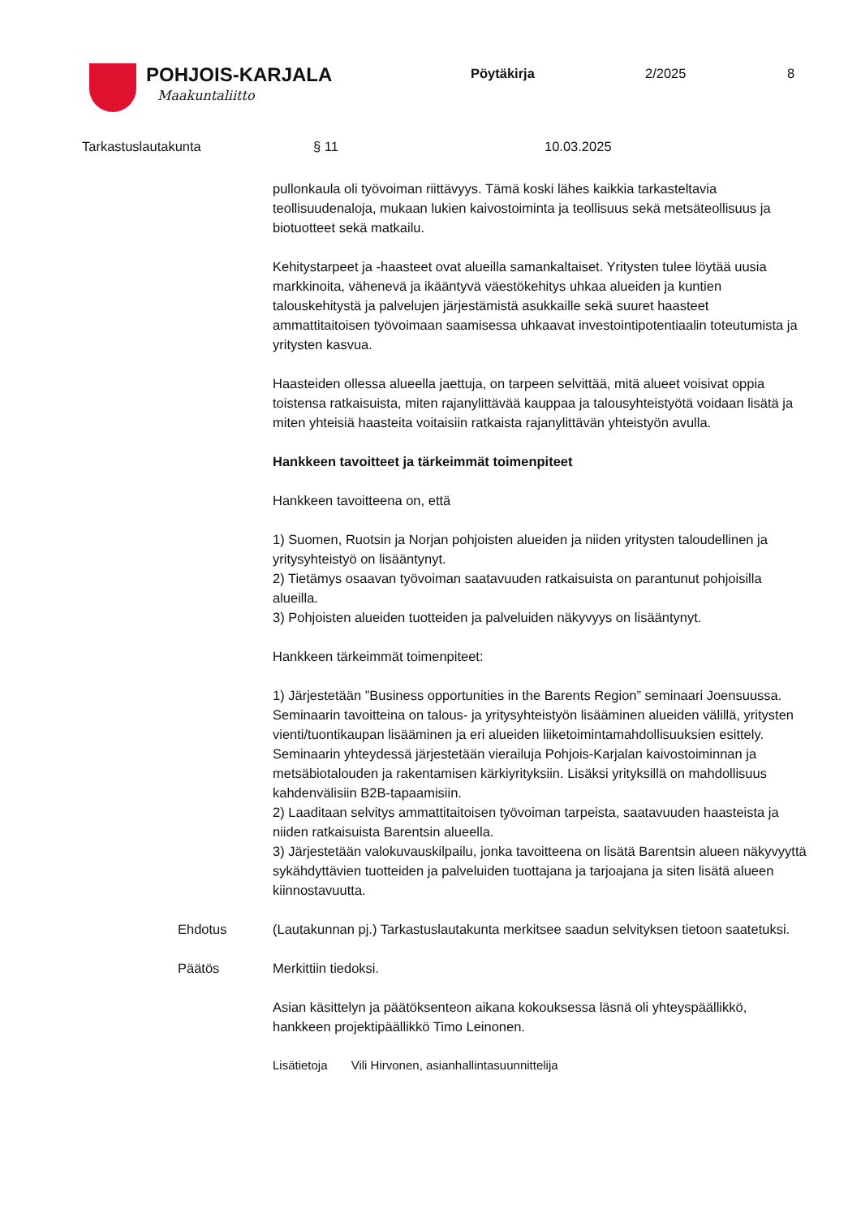POHJOIS-KARJALA
Maakuntaliitto
Pöytäkirja 2/2025 8
Tarkastuslautakunta § 11 10.03.2025
pullonkaula oli työvoiman riittävyys. Tämä koski lähes kaikkia tarkasteltavia teollisuudenaloja, mukaan lukien kaivostoiminta ja teollisuus sekä metsäteollisuus ja biotuotteet sekä matkailu.
Kehitystarpeet ja -haasteet ovat alueilla samankaltaiset. Yritysten tulee löytää uusia markkinoita, vähenevä ja ikääntyvä väestökehitys uhkaa alueiden ja kuntien talouskehitystä ja palvelujen järjestämistä asukkaille sekä suuret haasteet ammattitaitoisen työvoimaan saamisessa uhkaavat investointipotentiaalin toteutumista ja yritysten kasvua.
Haasteiden ollessa alueella jaettuja, on tarpeen selvittää, mitä alueet voisivat oppia toistensa ratkaisuista, miten rajanylittävää kauppaa ja talousyhteistyötä voidaan lisätä ja miten yhteisiä haasteita voitaisiin ratkaista rajanylittävän yhteistyön avulla.
Hankkeen tavoitteet ja tärkeimmät toimenpiteet
Hankkeen tavoitteena on, että
1) Suomen, Ruotsin ja Norjan pohjoisten alueiden ja niiden yritysten taloudellinen ja yritysyhteistyö on lisääntynyt.
2) Tietämys osaavan työvoiman saatavuuden ratkaisuista on parantunut pohjoisilla alueilla.
3) Pohjoisten alueiden tuotteiden ja palveluiden näkyvyys on lisääntynyt.
Hankkeen tärkeimmät toimenpiteet:
1) Järjestetään ”Business opportunities in the Barents Region” seminaari Joensuussa. Seminaarin tavoitteina on talous- ja yritysyhteistyön lisääminen alueiden välillä, yritysten vienti/tuontikaupan lisääminen ja eri alueiden liiketoimintamahdollisuuksien esittely. Seminaarin yhteydessä järjestetään vierailuja Pohjois-Karjalan kaivostoiminnan ja metsäbiotalouden ja rakentamisen kärkiyrityksiin. Lisäksi yrityksillä on mahdollisuus kahdenvälisiin B2B-tapaamisiin.
2) Laaditaan selvitys ammattitaitoisen työvoiman tarpeista, saatavuuden haasteista ja niiden ratkaisuista Barentsin alueella.
3) Järjestetään valokuvauskilpailu, jonka tavoitteena on lisätä Barentsin alueen näkyvyyttä sykähdyttävien tuotteiden ja palveluiden tuottajana ja tarjoajana ja siten lisätä alueen kiinnostavuutta.
Ehdotus (Lautakunnan pj.) Tarkastuslautakunta merkitsee saadun selvityksen tietoon saatetuksi.
Päätös Merkittiin tiedoksi.
Asian käsittelyn ja päätöksenteon aikana kokouksessa läsnä oli yhteyspäällikkö, hankkeen projektipäällikkö Timo Leinonen.
Lisätietoja Vili Hirvonen, asianhallintasuunnittelija